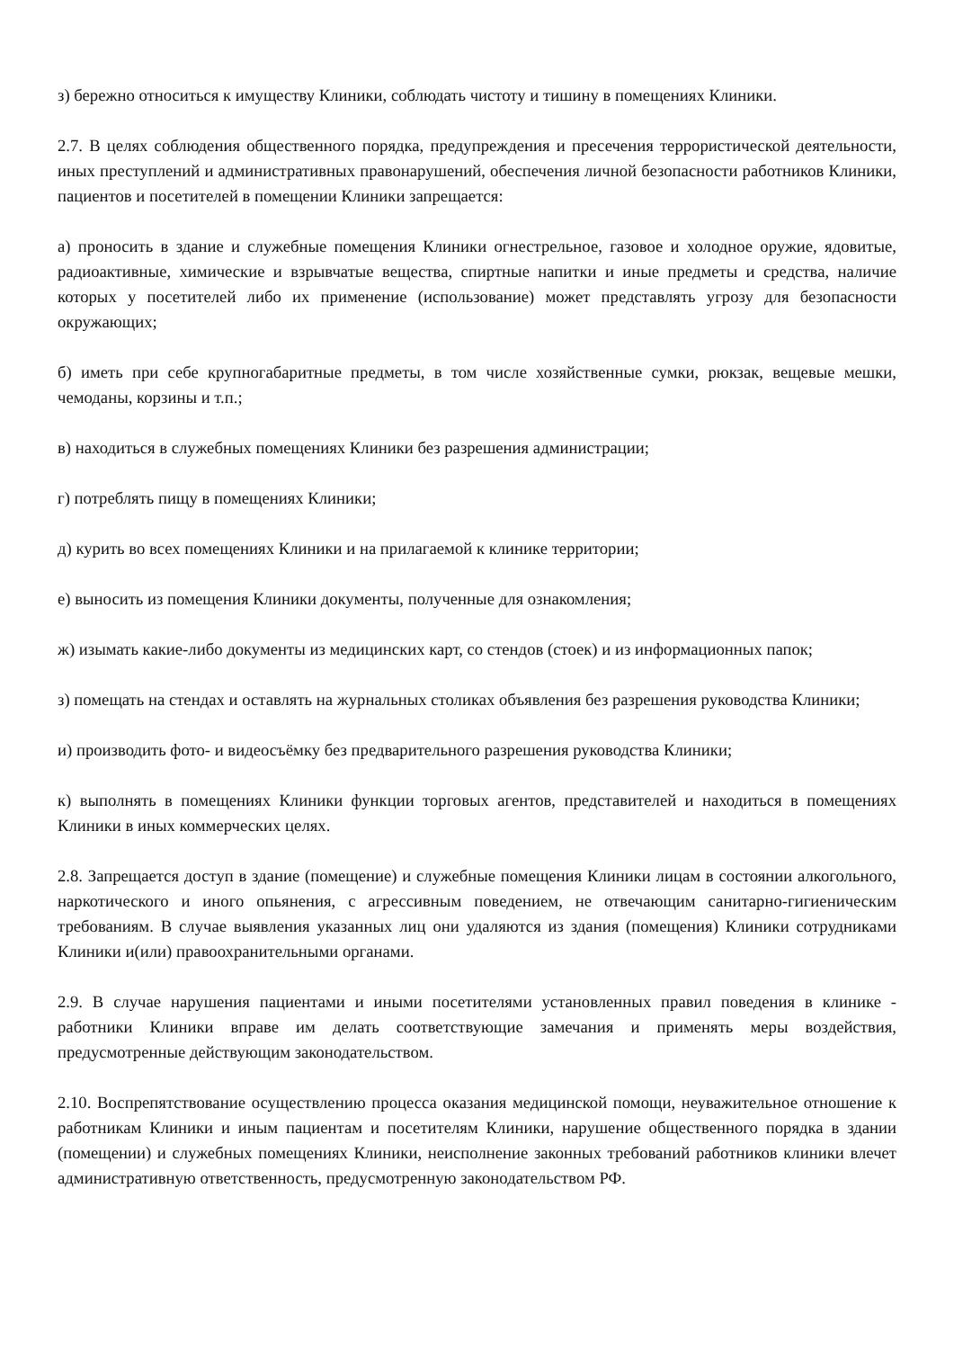з) бережно относиться к имуществу Клиники, соблюдать чистоту и тишину в помещениях Клиники.
2.7. В целях соблюдения общественного порядка, предупреждения и пресечения террористической деятельности, иных преступлений и административных правонарушений, обеспечения личной безопасности работников Клиники, пациентов и посетителей в помещении Клиники запрещается:
а) проносить в здание и служебные помещения Клиники огнестрельное, газовое и холодное оружие, ядовитые, радиоактивные, химические и взрывчатые вещества, спиртные напитки и иные предметы и средства, наличие которых у посетителей либо их применение (использование) может представлять угрозу для безопасности окружающих;
б) иметь при себе крупногабаритные предметы, в том числе хозяйственные сумки, рюкзак, вещевые мешки, чемоданы, корзины и т.п.;
в) находиться в служебных помещениях Клиники без разрешения администрации;
г) потреблять пищу в помещениях Клиники;
д) курить во всех помещениях Клиники и на прилагаемой к клинике территории;
е) выносить из помещения Клиники документы, полученные для ознакомления;
ж) изымать какие-либо документы из медицинских карт, со стендов (стоек) и из информационных папок;
з) помещать на стендах и оставлять на журнальных столиках объявления без разрешения руководства Клиники;
и) производить фото- и видеосъёмку без предварительного разрешения руководства Клиники;
к) выполнять в помещениях Клиники функции торговых агентов, представителей и находиться в помещениях Клиники в иных коммерческих целях.
2.8. Запрещается доступ в здание (помещение) и служебные помещения Клиники лицам в состоянии алкогольного, наркотического и иного опьянения, с агрессивным поведением, не отвечающим санитарно-гигиеническим требованиям. В случае выявления указанных лиц они удаляются из здания (помещения) Клиники сотрудниками Клиники и(или) правоохранительными органами.
2.9. В случае нарушения пациентами и иными посетителями установленных правил поведения в клинике - работники Клиники вправе им делать соответствующие замечания и применять меры воздействия, предусмотренные действующим законодательством.
2.10. Воспрепятствование осуществлению процесса оказания медицинской помощи, неуважительное отношение к работникам Клиники и иным пациентам и посетителям Клиники, нарушение общественного порядка в здании (помещении) и служебных помещениях Клиники, неисполнение законных требований работников клиники влечет административную ответственность, предусмотренную законодательством РФ.